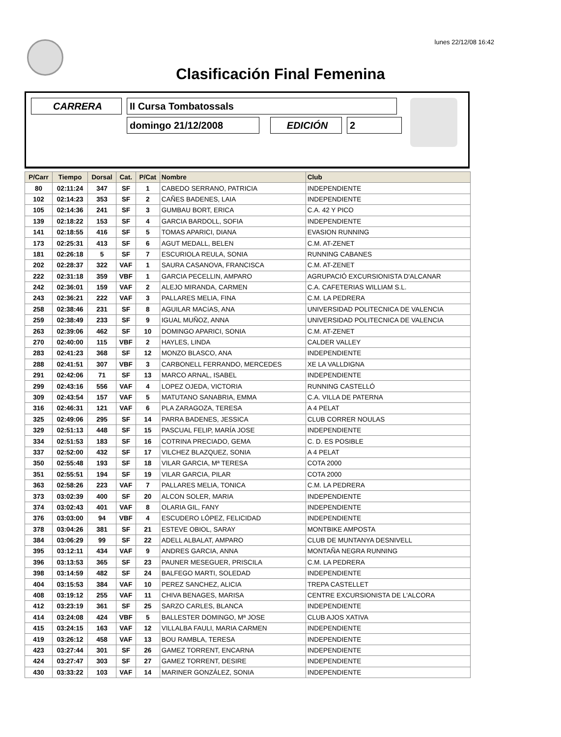lunes 22/12/08 16:42
Clasificación Final Femenina
CARRERA II Cursa Tombatossals
domingo 21/12/2008 EDICIÓN 2
| P/Carr | Tiempo | Dorsal | Cat. | P/Cat | Nombre | Club |
| --- | --- | --- | --- | --- | --- | --- |
| 80 | 02:11:24 | 347 | SF | 1 | CABEDO SERRANO, PATRICIA | INDEPENDIENTE |
| 102 | 02:14:23 | 353 | SF | 2 | CAÑES BADENES, LAIA | INDEPENDIENTE |
| 105 | 02:14:36 | 241 | SF | 3 | GUMBAU BORT, ERICA | C.A. 42 Y PICO |
| 139 | 02:18:22 | 153 | SF | 4 | GARCIA BARDOLL, SOFIA | INDEPENDIENTE |
| 141 | 02:18:55 | 416 | SF | 5 | TOMAS APARICI, DIANA | EVASION RUNNING |
| 173 | 02:25:31 | 413 | SF | 6 | AGUT MEDALL, BELEN | C.M. AT-ZENET |
| 181 | 02:26:18 | 5 | SF | 7 | ESCURIOLA REULA, SONIA | RUNNING CABANES |
| 202 | 02:28:37 | 322 | VAF | 1 | SAURA CASANOVA, FRANCISCA | C.M. AT-ZENET |
| 222 | 02:31:18 | 359 | VBF | 1 | GARCIA PECELLIN, AMPARO | AGRUPACIÓ EXCURSIONISTA D'ALCANAR |
| 242 | 02:36:01 | 159 | VAF | 2 | ALEJO MIRANDA, CARMEN | C.A. CAFETERIAS WILLIAM S.L. |
| 243 | 02:36:21 | 222 | VAF | 3 | PALLARES MELIA, FINA | C.M. LA PEDRERA |
| 258 | 02:38:46 | 231 | SF | 8 | AGUILAR MACíAS, ANA | UNIVERSIDAD POLITECNICA DE VALENCIA |
| 259 | 02:38:49 | 233 | SF | 9 | IGUAL MUÑOZ, ANNA | UNIVERSIDAD POLITECNICA DE VALENCIA |
| 263 | 02:39:06 | 462 | SF | 10 | DOMINGO APARICI, SONIA | C.M. AT-ZENET |
| 270 | 02:40:00 | 115 | VBF | 2 | HAYLES, LINDA | CALDER VALLEY |
| 283 | 02:41:23 | 368 | SF | 12 | MONZO BLASCO, ANA | INDEPENDIENTE |
| 288 | 02:41:51 | 307 | VBF | 3 | CARBONELL FERRANDO, MERCEDES | XE LA VALLDIGNA |
| 291 | 02:42:06 | 71 | SF | 13 | MARCO ARNAL, ISABEL | INDEPENDIENTE |
| 299 | 02:43:16 | 556 | VAF | 4 | LOPEZ OJEDA, VICTORIA | RUNNING CASTELLÓ |
| 309 | 02:43:54 | 157 | VAF | 5 | MATUTANO SANABRIA, EMMA | C.A. VILLA DE PATERNA |
| 316 | 02:46:31 | 121 | VAF | 6 | PLA ZARAGOZA, TERESA | A 4 PELAT |
| 325 | 02:49:06 | 295 | SF | 14 | PARRA BADENES, JESSICA | CLUB CORRER NOULAS |
| 329 | 02:51:13 | 448 | SF | 15 | PASCUAL FELIP, MARÍA JOSE | INDEPENDIENTE |
| 334 | 02:51:53 | 183 | SF | 16 | COTRINA PRECIADO, GEMA | C. D. ES POSIBLE |
| 337 | 02:52:00 | 432 | SF | 17 | VILCHEZ BLAZQUEZ, SONIA | A 4 PELAT |
| 350 | 02:55:48 | 193 | SF | 18 | VILAR GARCIA, Mª TERESA | COTA 2000 |
| 351 | 02:55:51 | 194 | SF | 19 | VILAR GARCIA, PILAR | COTA 2000 |
| 363 | 02:58:26 | 223 | VAF | 7 | PALLARES MELIA, TONICA | C.M. LA PEDRERA |
| 373 | 03:02:39 | 400 | SF | 20 | ALCON SOLER, MARIA | INDEPENDIENTE |
| 374 | 03:02:43 | 401 | VAF | 8 | OLARIA GIL, FANY | INDEPENDIENTE |
| 376 | 03:03:00 | 94 | VBF | 4 | ESCUDERO LÓPEZ, FELICIDAD | INDEPENDIENTE |
| 378 | 03:04:26 | 381 | SF | 21 | ESTEVE OBIOL, SARAY | MONTBIKE AMPOSTA |
| 384 | 03:06:29 | 99 | SF | 22 | ADELL ALBALAT, AMPARO | CLUB DE MUNTANYA DESNIVELL |
| 395 | 03:12:11 | 434 | VAF | 9 | ANDRES GARCIA, ANNA | MONTAÑA NEGRA RUNNING |
| 396 | 03:13:53 | 365 | SF | 23 | PAUNER MESEGUER, PRISCILA | C.M. LA PEDRERA |
| 398 | 03:14:59 | 482 | SF | 24 | BALFEGO MARTI, SOLEDAD | INDEPENDIENTE |
| 404 | 03:15:53 | 384 | VAF | 10 | PEREZ SANCHEZ, ALICIA | TREPA CASTELLET |
| 408 | 03:19:12 | 255 | VAF | 11 | CHIVA BENAGES, MARISA | CENTRE EXCURSIONISTA DE L'ALCORA |
| 412 | 03:23:19 | 361 | SF | 25 | SARZO CARLES, BLANCA | INDEPENDIENTE |
| 414 | 03:24:08 | 424 | VBF | 5 | BALLESTER DOMINGO, Mª JOSE | CLUB AJOS XATIVA |
| 415 | 03:24:15 | 163 | VAF | 12 | VILLALBA FAULI, MARIA CARMEN | INDEPENDIENTE |
| 419 | 03:26:12 | 458 | VAF | 13 | BOU RAMBLA, TERESA | INDEPENDIENTE |
| 423 | 03:27:44 | 301 | SF | 26 | GAMEZ TORRENT, ENCARNA | INDEPENDIENTE |
| 424 | 03:27:47 | 303 | SF | 27 | GAMEZ TORRENT, DESIRE | INDEPENDIENTE |
| 430 | 03:33:22 | 103 | VAF | 14 | MARINER GONZÁLEZ, SONIA | INDEPENDIENTE |